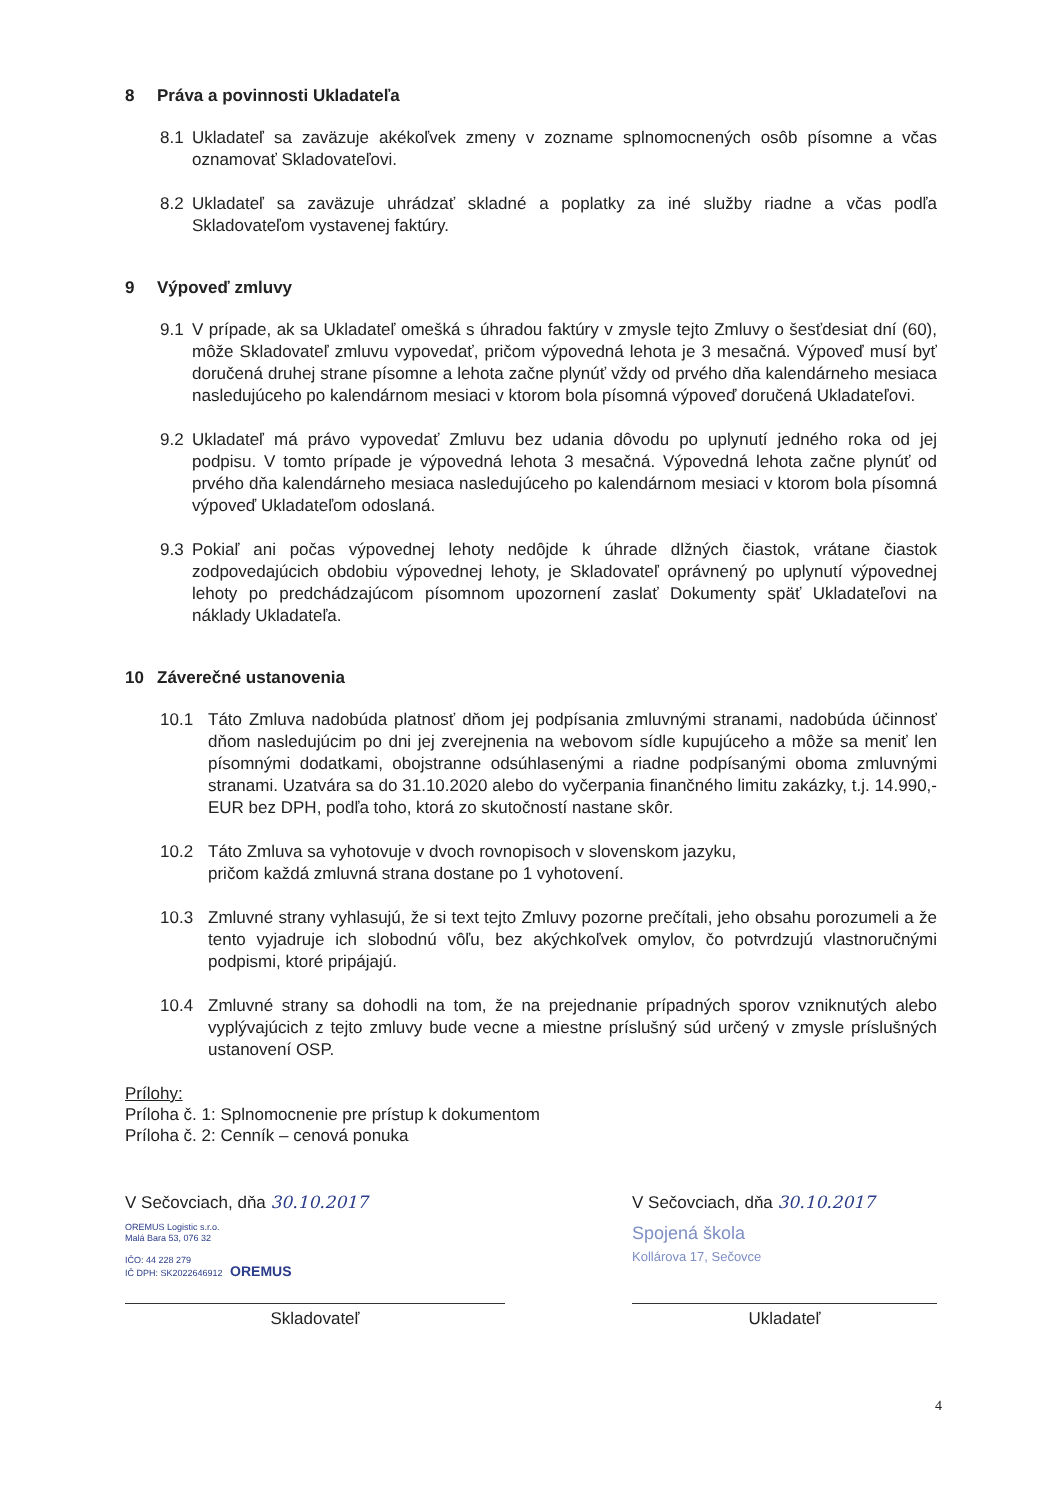8 Práva a povinnosti Ukladateľa
8.1 Ukladateľ sa zaväzuje akékoľvek zmeny v zozname splnomocnených osôb písomne a včas oznamovať Skladovateľovi.
8.2 Ukladateľ sa zaväzuje uhrádzať skladné a poplatky za iné služby riadne a včas podľa Skladovateľom vystavenej faktúry.
9 Výpoveď zmluvy
9.1 V prípade, ak sa Ukladateľ omešká s úhradou faktúry v zmysle tejto Zmluvy o šesťdesiat dní (60), môže Skladovateľ zmluvu vypovedať, pričom výpovedná lehota je 3 mesačná. Výpoveď musí byť doručená druhej strane písomne a lehota začne plynúť vždy od prvého dňa kalendárneho mesiaca nasledujúceho po kalendárnom mesiaci v ktorom bola písomná výpoveď doručená Ukladateľovi.
9.2 Ukladateľ má právo vypovedať Zmluvu bez udania dôvodu po uplynutí jedného roka od jej podpisu. V tomto prípade je výpovedná lehota 3 mesačná. Výpovedná lehota začne plynúť od prvého dňa kalendárneho mesiaca nasledujúceho po kalendárnom mesiaci v ktorom bola písomná výpoveď Ukladateľom odoslaná.
9.3 Pokiaľ ani počas výpovednej lehoty nedôjde k úhrade dlžných čiastok, vrátane čiastok zodpovedajúcich obdobiu výpovednej lehoty, je Skladovateľ oprávnený po uplynutí výpovednej lehoty po predchádzajúcom písomnom upozornení zaslať Dokumenty späť Ukladateľovi na náklady Ukladateľa.
10 Záverečné ustanovenia
10.1 Táto Zmluva nadobúda platnosť dňom jej podpísania zmluvnými stranami, nadobúda účinnosť dňom nasledujúcim po dni jej zverejnenia na webovom sídle kupujúceho a môže sa meniť len písomnými dodatkami, obojstranne odsúhlasenými a riadne podpísanými oboma zmluvnými stranami. Uzatvára sa do 31.10.2020 alebo do vyčerpania finančného limitu zakázky, t.j. 14.990,- EUR bez DPH, podľa toho, ktorá zo skutočností nastane skôr.
10.2 Táto Zmluva sa vyhotovuje v dvoch rovnopisoch v slovenskom jazyku,
pričom každá zmluvná strana dostane po 1 vyhotovení.
10.3 Zmluvné strany vyhlasujú, že si text tejto Zmluvy pozorne prečítali, jeho obsahu porozumeli a že tento vyjadruje ich slobodnú vôľu, bez akýchkoľvek omylov, čo potvrdzujú vlastnoručnými podpismi, ktoré pripájajú.
10.4 Zmluvné strany sa dohodli na tom, že na prejednanie prípadných sporov vzniknutých alebo vyplývajúcich z tejto zmluvy bude vecne a miestne príslušný súd určený v zmysle príslušných ustanovení OSP.
Prílohy:
Príloha č. 1: Splnomocnenie pre prístup k dokumentom
Príloha č. 2: Cenník – cenová ponuka
V Sečovciach, dňa 30.10.2017
OREMUS Logistic s.r.o.
Malá Bara 53, 076 32
IČO: 44 228 279
IČ DPH: SK2022646912 OREMUS
Skladovateľ
V Sečovciach, dňa 30.10.2017
Spojená škola
Kollárova 17, Sečovce
Ukladateľ
4